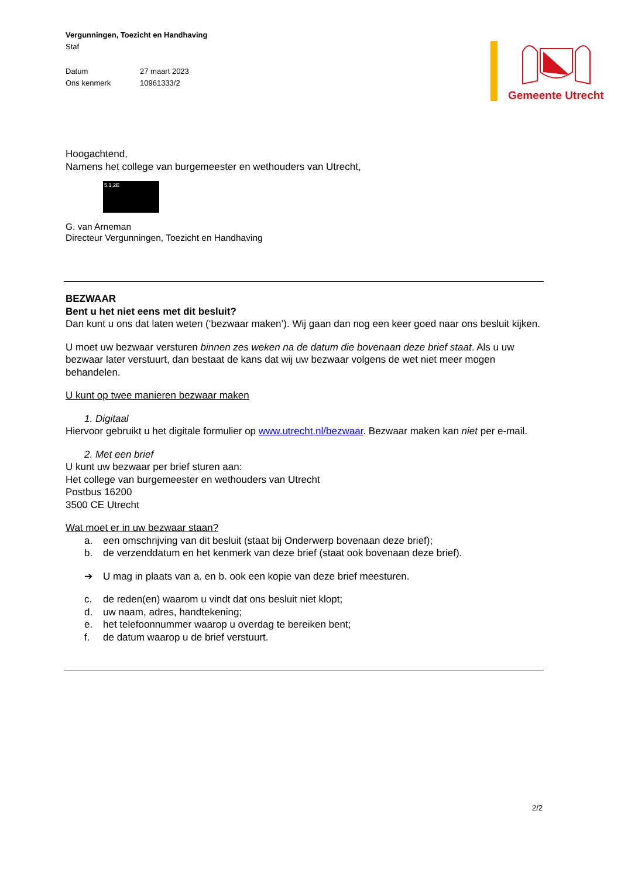Gemeente Utrecht
Vergunningen, Toezicht en Handhaving
Staf
Datum 27 maart 2023
Ons kenmerk 10961333/2
Hoogachtend,
Namens het college van burgemeester en wethouders van Utrecht,
5.1,2E
G. van Arneman
Directeur Vergunningen, Toezicht en Handhaving
BEZWAAR
Bent u het niet eens met dit besluit?
Dan kunt u ons dat laten weten (‘bezwaar maken’). Wij gaan dan nog een keer goed naar ons besluit kijken.
U moet uw bezwaar versturen binnen zes weken na de datum die bovenaan deze brief staat. Als u uw bezwaar later verstuurt, dan bestaat de kans dat wij uw bezwaar volgens de wet niet meer mogen behandelen.
U kunt op twee manieren bezwaar maken
1. Digitaal
Hiervoor gebruikt u het digitale formulier op www.utrecht.nl/bezwaar. Bezwaar maken kan niet per e-mail.
2. Met een brief
U kunt uw bezwaar per brief sturen aan:
Het college van burgemeester en wethouders van Utrecht
Postbus 16200
3500 CE Utrecht
Wat moet er in uw bezwaar staan?
a. een omschrijving van dit besluit (staat bij Onderwerp bovenaan deze brief);
b. de verzenddatum en het kenmerk van deze brief (staat ook bovenaan deze brief).
➔ U mag in plaats van a. en b. ook een kopie van deze brief meesturen.
c. de reden(en) waarom u vindt dat ons besluit niet klopt;
d. uw naam, adres, handtekening;
e. het telefoonnummer waarop u overdag te bereiken bent;
f. de datum waarop u de brief verstuurt.
2/2